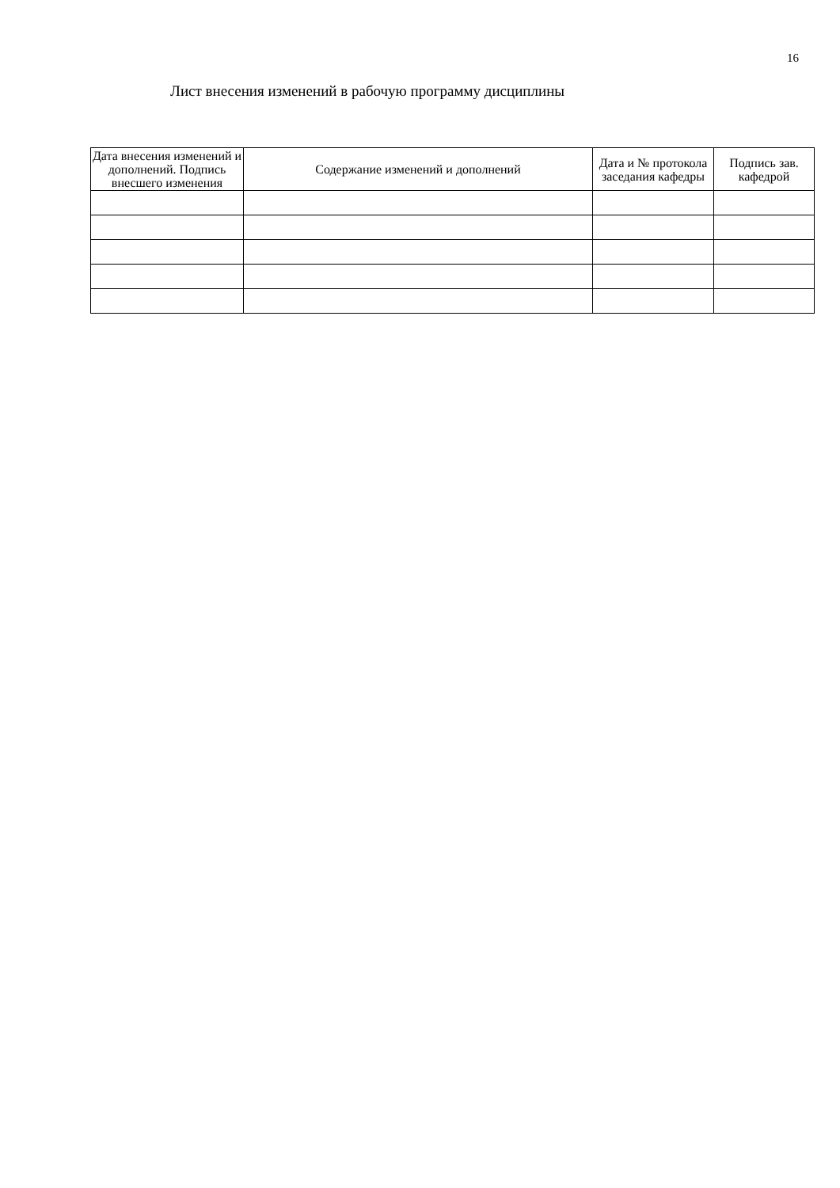16
Лист внесения изменений в рабочую программу дисциплины
| Дата внесения изменений и дополнений. Подпись внесшего изменения | Содержание изменений и дополнений | Дата и № протокола заседания кафедры | Подпись зав. кафедрой |
| --- | --- | --- | --- |